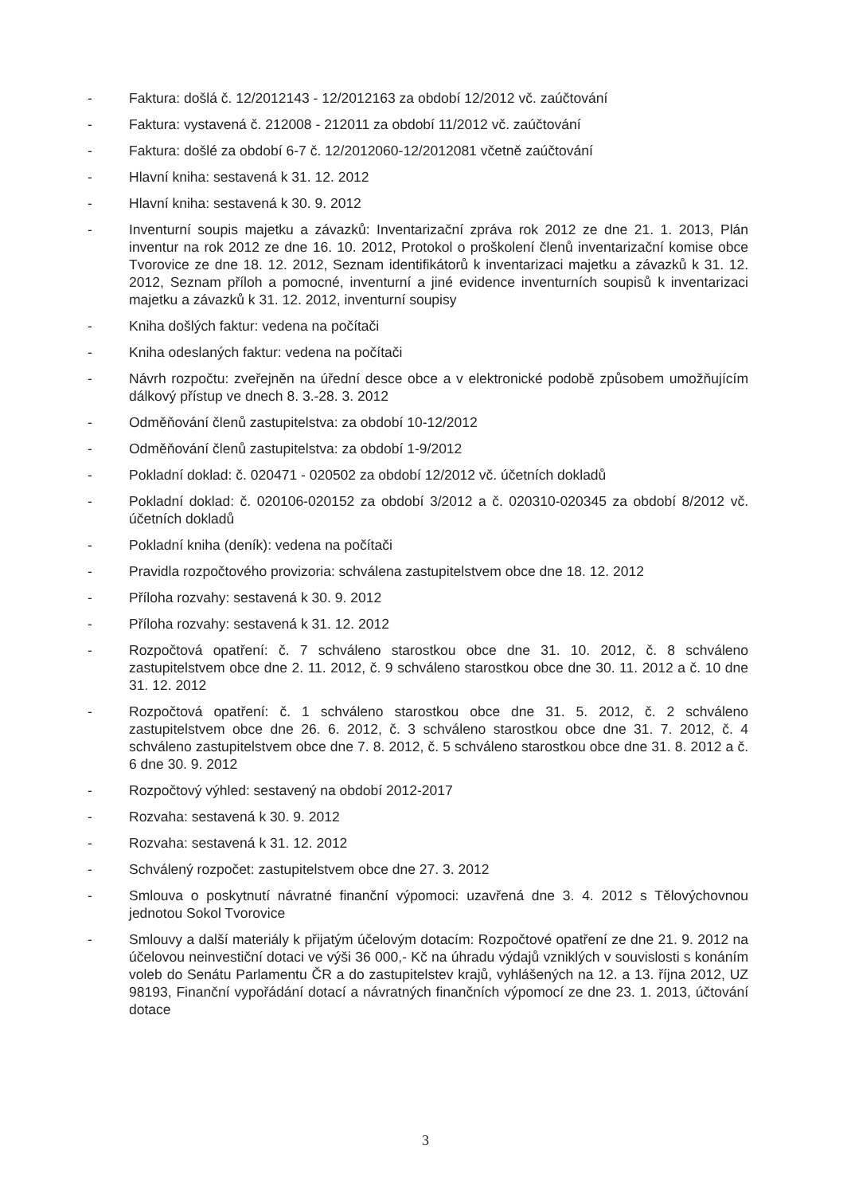- Faktura: došlá č. 12/2012143 - 12/2012163 za období 12/2012 vč. zaúčtování
- Faktura: vystavená č. 212008 - 212011 za období 11/2012 vč. zaúčtování
- Faktura: došlé za období 6-7 č. 12/2012060-12/2012081 včetně zaúčtování
- Hlavní kniha: sestavená k 31. 12. 2012
- Hlavní kniha: sestavená k 30. 9. 2012
- Inventurní soupis majetku a závazků: Inventarizační zpráva rok 2012 ze dne 21. 1. 2013, Plán inventur na rok 2012 ze dne 16. 10. 2012, Protokol o proškolení členů inventarizační komise obce Tvorovice ze dne 18. 12. 2012, Seznam identifikátorů k inventarizaci majetku a závazků k 31. 12. 2012, Seznam příloh a pomocné, inventurní a jiné evidence inventurních soupisů k inventarizaci majetku a závazků k 31. 12. 2012, inventurní soupisy
- Kniha došlých faktur: vedena na počítači
- Kniha odeslaných faktur: vedena na počítači
- Návrh rozpočtu: zveřejněn na úřední desce obce a v elektronické podobě způsobem umožňujícím dálkový přístup ve dnech 8. 3.-28. 3. 2012
- Odměňování členů zastupitelstva: za období 10-12/2012
- Odměňování členů zastupitelstva: za období 1-9/2012
- Pokladní doklad: č. 020471 - 020502 za období 12/2012 vč. účetních dokladů
- Pokladní doklad: č. 020106-020152 za období 3/2012 a č. 020310-020345 za období 8/2012 vč. účetních dokladů
- Pokladní kniha (deník): vedena na počítači
- Pravidla rozpočtového provizoria: schválena zastupitelstvem obce dne 18. 12. 2012
- Příloha rozvahy: sestavená k 30. 9. 2012
- Příloha rozvahy: sestavená k 31. 12. 2012
- Rozpočtová opatření: č. 7 schváleno starostkou obce dne 31. 10. 2012, č. 8 schváleno zastupitelstvem obce dne 2. 11. 2012, č. 9 schváleno starostkou obce dne 30. 11. 2012 a č. 10 dne 31. 12. 2012
- Rozpočtová opatření: č. 1 schváleno starostkou obce dne 31. 5. 2012, č. 2 schváleno zastupitelstvem obce dne 26. 6. 2012, č. 3 schváleno starostkou obce dne 31. 7. 2012, č. 4 schváleno zastupitelstvem obce dne 7. 8. 2012, č. 5 schváleno starostkou obce dne 31. 8. 2012 a č. 6 dne 30. 9. 2012
- Rozpočtový výhled: sestavený na období 2012-2017
- Rozvaha: sestavená k 30. 9. 2012
- Rozvaha: sestavená k 31. 12. 2012
- Schválený rozpočet: zastupitelstvem obce dne 27. 3. 2012
- Smlouva o poskytnutí návratné finanční výpomoci: uzavřená dne 3. 4. 2012 s Tělovýchovnou jednotou Sokol Tvorovice
- Smlouvy a další materiály k přijatým účelovým dotacím: Rozpočtové opatření ze dne 21. 9. 2012 na účelovou neinvestiční dotaci ve výši 36 000,- Kč na úhradu výdajů vzniklých v souvislosti s konáním voleb do Senátu Parlamentu ČR a do zastupitelstev krajů, vyhlášených na 12. a 13. října 2012, UZ 98193, Finanční vypořádání dotací a návratných finančních výpomocí ze dne 23. 1. 2013, účtování dotace
3